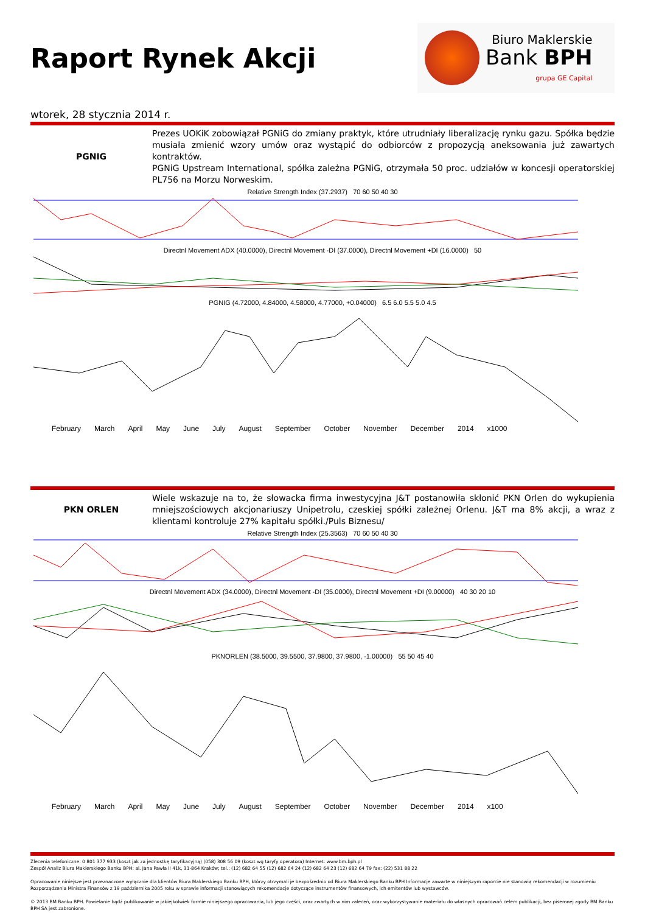Raport Rynek Akcji
Biuro Maklerskie
Bank BPH
grupa GE Capital
wtorek, 28 stycznia 2014 r.
PGNIG Prezes UOKiK zobowiązał PGNiG do zmiany praktyk, które utrudniały liberalizację rynku gazu. Spółka będzie musiała zmienić wzory umów oraz wystąpić do odbiorców z propozycją aneksowania już zawartych kontraktów.
PGNiG Upstream International, spółka zależna PGNiG, otrzymała 50 proc. udziałów w koncesji operatorskiej PL756 na Morzu Norweskim.
Relative Strength Index (37.2937) 70 60 50 40 30
Directnl Movement ADX (40.0000), Directnl Movement -DI (37.0000), Directnl Movement +DI (16.0000) 50
PGNIG (4.72000, 4.84000, 4.58000, 4.77000, +0.04000) 6.5 6.0 5.5 5.0 4.5
February March April May June July August September October November December 2014 x1000
PKN ORLEN Wiele wskazuje na to, że słowacka firma inwestycyjna J&T postanowiła skłonić PKN Orlen do wykupienia mniejszościowych akcjonariuszy Unipetrolu, czeskiej spółki zależnej Orlenu. J&T ma 8% akcji, a wraz z klientami kontroluje 27% kapitału spółki./Puls Biznesu/
Relative Strength Index (25.3563) 70 60 50 40 30
Directnl Movement ADX (34.0000), Directnl Movement -DI (35.0000), Directnl Movement +DI (9.00000) 40 30 20 10
PKNORLEN (38.5000, 39.5500, 37.9800, 37.9800, -1.00000) 55 50 45 40
February March April May June July August September October November December 2014 x100
Zlecenia telefoniczne: 0 801 377 933 (koszt jak za jednostkę taryfikacyjną) (058) 308 56 09 (koszt wg taryfy operatora) Internet: www.bm.bph.pl
Zespół Analiz Biura Maklerskiego Banku BPH: al. Jana Pawła II 41k, 31-864 Kraków; tel.: (12) 682 64 55 (12) 682 64 24 (12) 682 64 23 (12) 682 64 79 fax: (22) 531 88 22
Opracowanie niniejsze jest przeznaczone wyłącznie dla klientów Biura Maklerskiego Banku BPH, którzy otrzymali je bezpośrednio od Biura Maklerskiego Banku BPH Informacje zawarte w niniejszym raporcie nie stanowią rekomendacji w rozumieniu Rozporządzenia Ministra Finansów z 19 października 2005 roku w sprawie informacji stanowiących rekomendacje dotyczące instrumentów finansowych, ich emitentów lub wystawców.
© 2013 BM Banku BPH. Powielanie bądź publikowanie w jakiejkolwiek formie niniejszego opracowania, lub jego części, oraz zwartych w nim zaleceń, oraz wykorzystywanie materiału do własnych opracowań celem publikacji, bez pisemnej zgody BM Banku BPH SA jest zabronione.